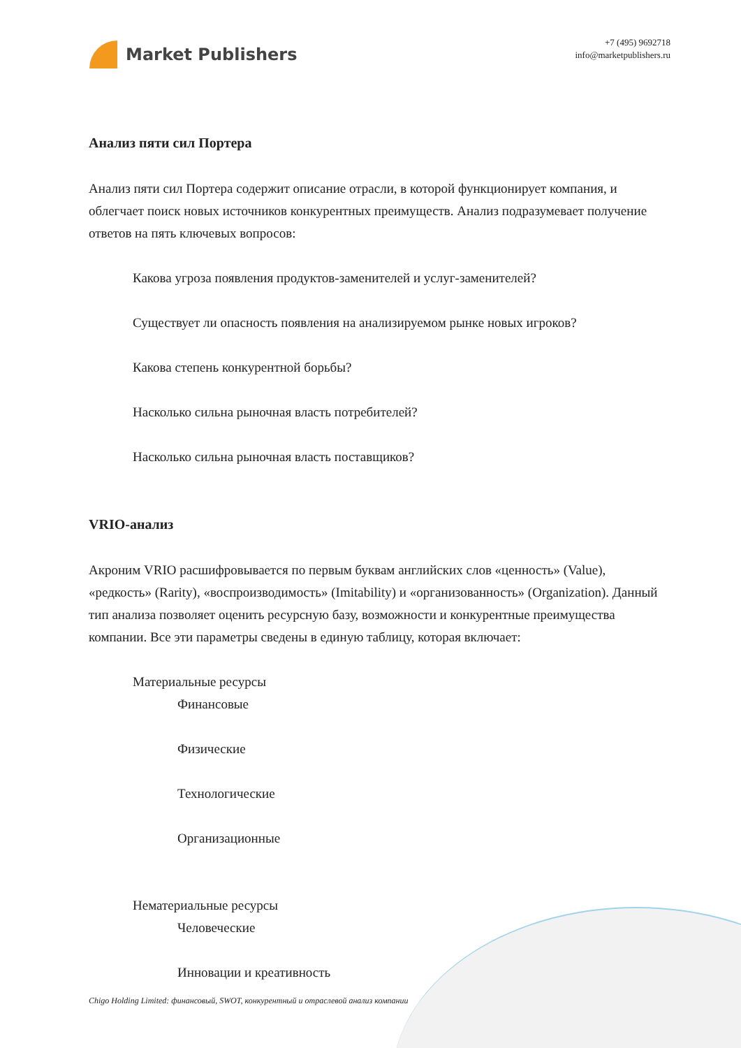Market Publishers
+7 (495) 9692718
info@marketpublishers.ru
Анализ пяти сил Портера
Анализ пяти сил Портера содержит описание отрасли, в которой функционирует компания, и облегчает поиск новых источников конкурентных преимуществ. Анализ подразумевает получение ответов на пять ключевых вопросов:
Какова угроза появления продуктов-заменителей и услуг-заменителей?
Существует ли опасность появления на анализируемом рынке новых игроков?
Какова степень конкурентной борьбы?
Насколько сильна рыночная власть потребителей?
Насколько сильна рыночная власть поставщиков?
VRIO-анализ
Акроним VRIO расшифровывается по первым буквам английских слов «ценность» (Value), «редкость» (Rarity), «воспроизводимость» (Imitability) и «организованность» (Organization). Данный тип анализа позволяет оценить ресурсную базу, возможности и конкурентные преимущества компании. Все эти параметры сведены в единую таблицу, которая включает:
Материальные ресурсы
Финансовые
Физические
Технологические
Организационные
Нематериальные ресурсы
Человеческие
Инновации и креативность
Chigo Holding Limited: финансовый, SWOT, конкурентный и отраслевой анализ компании